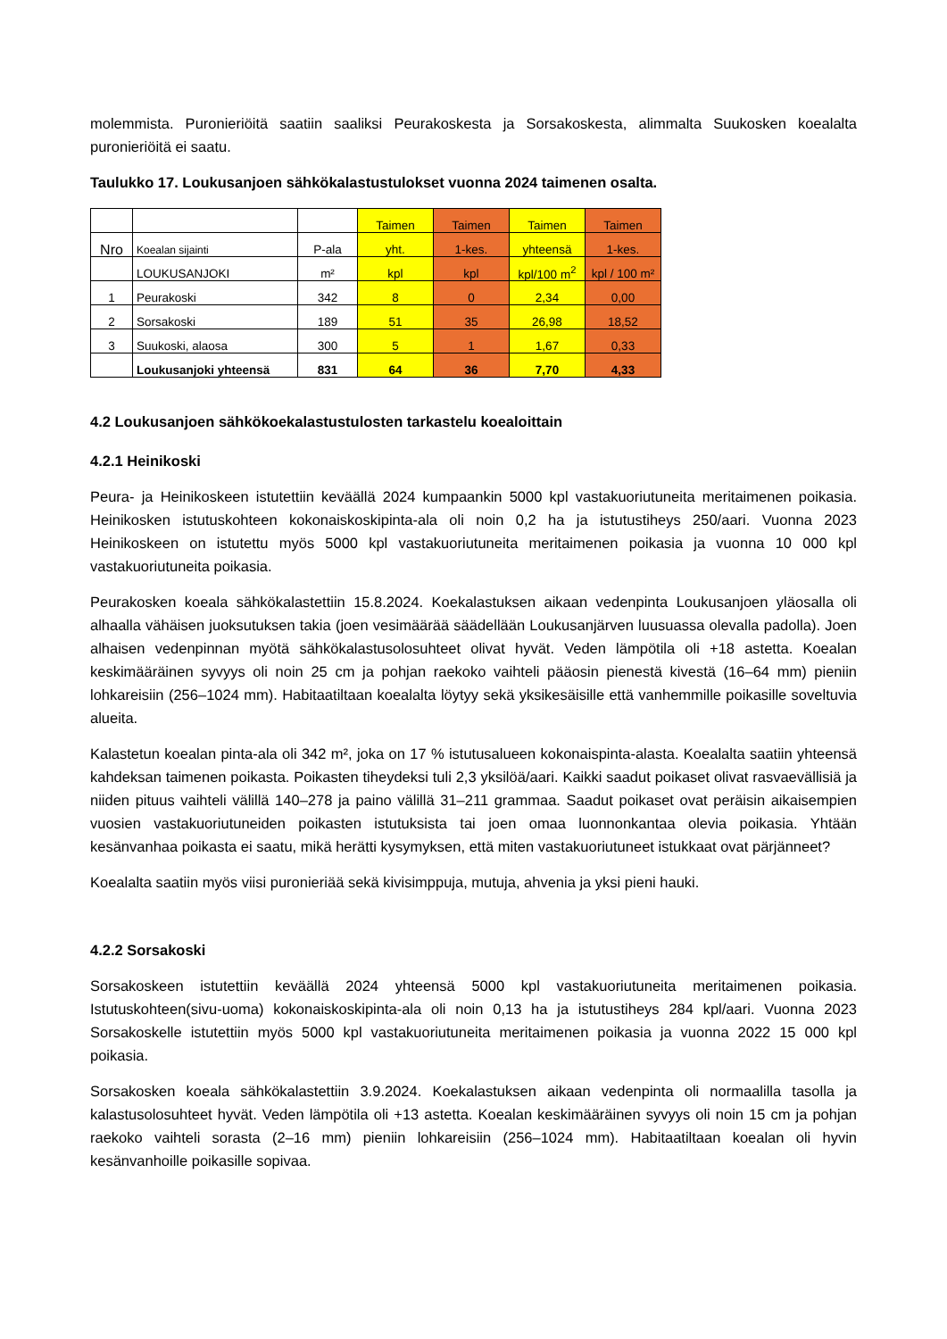molemmista. Puronieriöitä saatiin saaliksi Peurakoskesta ja Sorsakoskesta, alimmalta Suukosken koealalta puronieriöitä ei saatu.
Taulukko 17. Loukusanjoen sähkökalastustulokset vuonna 2024 taimenen osalta.
| | | | Taimen | Taimen | Taimen | Taimen |
| Nro | Koealan sijainti | P-ala | yht. | 1-kes. | yhteensä | 1-kes. |
| | LOUKUSANJOKI | m² | kpl | kpl | kpl/100 m<sup>2</sup> | kpl / 100 m² |
| 1 | Peurakoski | 342 | 8 | 0 | 2,34 | 0,00 |
| 2 | Sorsakoski | 189 | 51 | 35 | 26,98 | 18,52 |
| 3 | Suukoski, alaosa | 300 | 5 | 1 | 1,67 | 0,33 |
| | Loukusanjoki yhteensä | 831 | 64 | 36 | 7,70 | 4,33 |
4.2 Loukusanjoen sähkökoekalastustulosten tarkastelu koealoittain
4.2.1 Heinikoski
Peura- ja Heinikoskeen istutettiin keväällä 2024 kumpaankin 5000 kpl vastakuoriutuneita meritaimenen poikasia. Heinikosken istutuskohteen kokonaiskoskipinta-ala oli noin 0,2 ha ja istutustiheys 250/aari. Vuonna 2023 Heinikoskeen on istutettu myös 5000 kpl vastakuoriutuneita meritaimenen poikasia ja vuonna 10 000 kpl vastakuoriutuneita poikasia.
Peurakosken koeala sähkökalastettiin 15.8.2024. Koekalastuksen aikaan vedenpinta Loukusanjoen yläosalla oli alhaalla vähäisen juoksutuksen takia (joen vesimäärää säädellään Loukusanjärven luusuassa olevalla padolla). Joen alhaisen vedenpinnan myötä sähkökalastusolosuhteet olivat hyvät. Veden lämpötila oli +18 astetta. Koealan keskimääräinen syvyys oli noin 25 cm ja pohjan raekoko vaihteli pääosin pienestä kivestä (16–64 mm) pieniin lohkareisiin (256–1024 mm). Habitaatiltaan koealalta löytyy sekä yksikesäisille että vanhemmille poikasille soveltuvia alueita.
Kalastetun koealan pinta-ala oli 342 m², joka on 17 % istutusalueen kokonaispinta-alasta. Koealalta saatiin yhteensä kahdeksan taimenen poikasta. Poikasten tiheydeksi tuli 2,3 yksilöä/aari. Kaikki saadut poikaset olivat rasvaevällisiä ja niiden pituus vaihteli välillä 140–278 ja paino välillä 31–211 grammaa. Saadut poikaset ovat peräisin aikaisempien vuosien vastakuoriutuneiden poikasten istutuksista tai joen omaa luonnonkantaa olevia poikasia. Yhtään kesänvanhaa poikasta ei saatu, mikä herätti kysymyksen, että miten vastakuoriutuneet istukkaat ovat pärjänneet?
Koealalta saatiin myös viisi puronieriää sekä kivisimppuja, mutuja, ahvenia ja yksi pieni hauki.
4.2.2 Sorsakoski
Sorsakoskeen istutettiin keväällä 2024 yhteensä 5000 kpl vastakuoriutuneita meritaimenen poikasia. Istutuskohteen(sivu-uoma) kokonaiskoskipinta-ala oli noin 0,13 ha ja istutustiheys 284 kpl/aari. Vuonna 2023 Sorsakoskelle istutettiin myös 5000 kpl vastakuoriutuneita meritaimenen poikasia ja vuonna 2022 15 000 kpl poikasia.
Sorsakosken koeala sähkökalastettiin 3.9.2024. Koekalastuksen aikaan vedenpinta oli normaalilla tasolla ja kalastusolosuhteet hyvät. Veden lämpötila oli +13 astetta. Koealan keskimääräinen syvyys oli noin 15 cm ja pohjan raekoko vaihteli sorasta (2–16 mm) pieniin lohkareisiin (256–1024 mm). Habitaatiltaan koealan oli hyvin kesänvanhoille poikasille sopivaa.